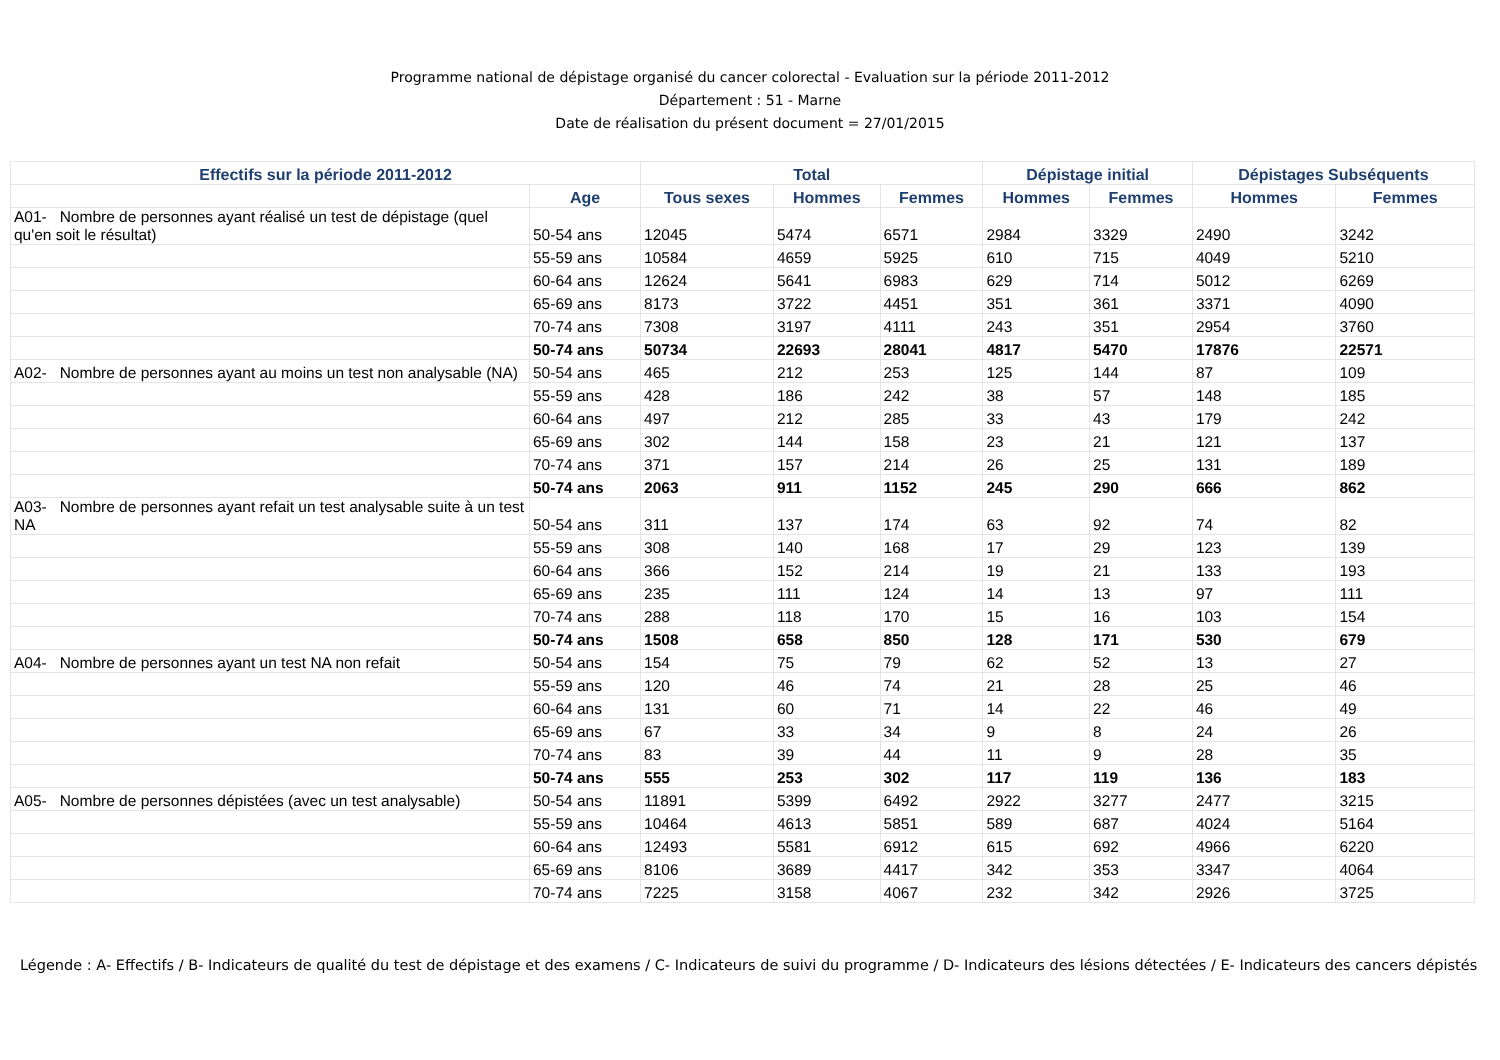Programme national de dépistage organisé du cancer colorectal - Evaluation sur la période 2011-2012
Département : 51 - Marne
Date de réalisation du présent document = 27/01/2015
| Effectifs sur la période 2011-2012 | | Total | | | Dépistage initial | | Dépistages Subséquents | |
| --- | --- | --- | --- | --- | --- | --- | --- | --- |
| | Age | Tous sexes | Hommes | Femmes | Hommes | Femmes | Hommes | Femmes |
| A01- Nombre de personnes ayant réalisé un test de dépistage (quel qu'en soit le résultat) | 50-54 ans | 12045 | 5474 | 6571 | 2984 | 3329 | 2490 | 3242 |
| | 55-59 ans | 10584 | 4659 | 5925 | 610 | 715 | 4049 | 5210 |
| | 60-64 ans | 12624 | 5641 | 6983 | 629 | 714 | 5012 | 6269 |
| | 65-69 ans | 8173 | 3722 | 4451 | 351 | 361 | 3371 | 4090 |
| | 70-74 ans | 7308 | 3197 | 4111 | 243 | 351 | 2954 | 3760 |
| | 50-74 ans | 50734 | 22693 | 28041 | 4817 | 5470 | 17876 | 22571 |
| A02- Nombre de personnes ayant au moins un test non analysable (NA) | 50-54 ans | 465 | 212 | 253 | 125 | 144 | 87 | 109 |
| | 55-59 ans | 428 | 186 | 242 | 38 | 57 | 148 | 185 |
| | 60-64 ans | 497 | 212 | 285 | 33 | 43 | 179 | 242 |
| | 65-69 ans | 302 | 144 | 158 | 23 | 21 | 121 | 137 |
| | 70-74 ans | 371 | 157 | 214 | 26 | 25 | 131 | 189 |
| | 50-74 ans | 2063 | 911 | 1152 | 245 | 290 | 666 | 862 |
| A03- Nombre de personnes ayant refait un test analysable suite à un test NA | 50-54 ans | 311 | 137 | 174 | 63 | 92 | 74 | 82 |
| | 55-59 ans | 308 | 140 | 168 | 17 | 29 | 123 | 139 |
| | 60-64 ans | 366 | 152 | 214 | 19 | 21 | 133 | 193 |
| | 65-69 ans | 235 | 111 | 124 | 14 | 13 | 97 | 111 |
| | 70-74 ans | 288 | 118 | 170 | 15 | 16 | 103 | 154 |
| | 50-74 ans | 1508 | 658 | 850 | 128 | 171 | 530 | 679 |
| A04- Nombre de personnes ayant un test NA non refait | 50-54 ans | 154 | 75 | 79 | 62 | 52 | 13 | 27 |
| | 55-59 ans | 120 | 46 | 74 | 21 | 28 | 25 | 46 |
| | 60-64 ans | 131 | 60 | 71 | 14 | 22 | 46 | 49 |
| | 65-69 ans | 67 | 33 | 34 | 9 | 8 | 24 | 26 |
| | 70-74 ans | 83 | 39 | 44 | 11 | 9 | 28 | 35 |
| | 50-74 ans | 555 | 253 | 302 | 117 | 119 | 136 | 183 |
| A05- Nombre de personnes dépistées (avec un test analysable) | 50-54 ans | 11891 | 5399 | 6492 | 2922 | 3277 | 2477 | 3215 |
| | 55-59 ans | 10464 | 4613 | 5851 | 589 | 687 | 4024 | 5164 |
| | 60-64 ans | 12493 | 5581 | 6912 | 615 | 692 | 4966 | 6220 |
| | 65-69 ans | 8106 | 3689 | 4417 | 342 | 353 | 3347 | 4064 |
| | 70-74 ans | 7225 | 3158 | 4067 | 232 | 342 | 2926 | 3725 |
Légende : A- Effectifs / B- Indicateurs de qualité du test de dépistage et des examens / C- Indicateurs de suivi du programme / D- Indicateurs des lésions détectées / E- Indicateurs des cancers dépistés